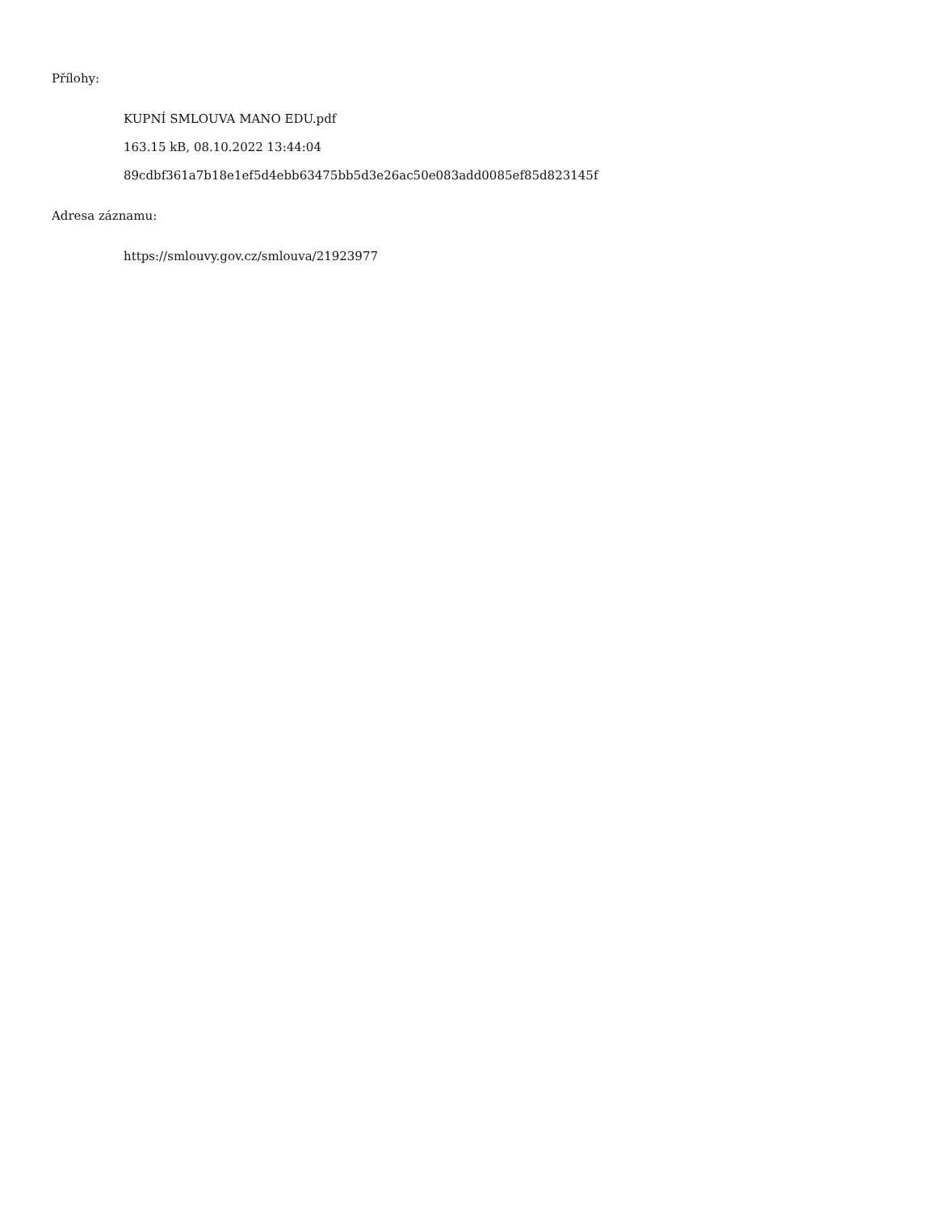Přílohy:
KUPNÍ SMLOUVA MANO EDU.pdf
163.15 kB, 08.10.2022 13:44:04
89cdbf361a7b18e1ef5d4ebb63475bb5d3e26ac50e083add0085ef85d823145f
Adresa záznamu:
https://smlouvy.gov.cz/smlouva/21923977